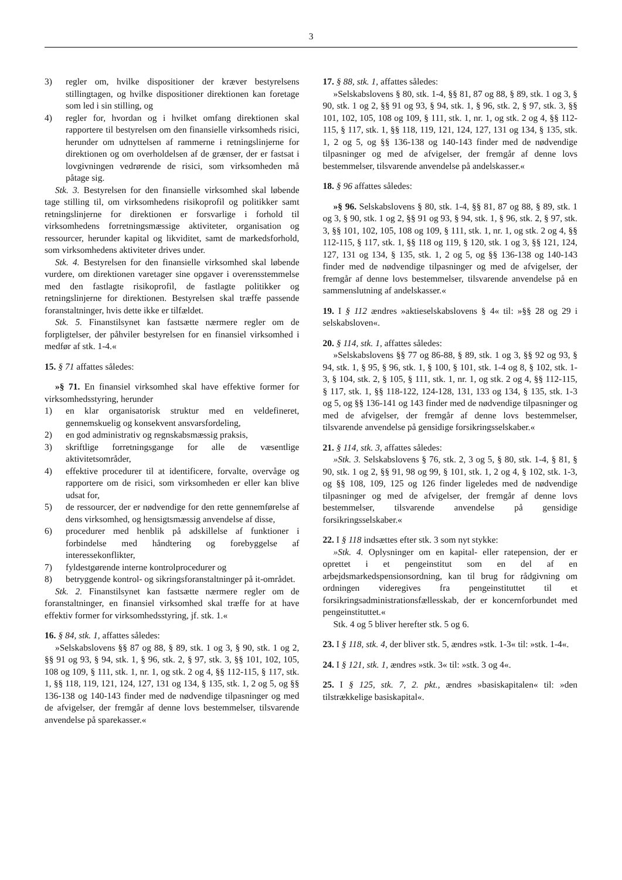3
3) regler om, hvilke dispositioner der kræver bestyrelsens stillingtagen, og hvilke dispositioner direktionen kan foretage som led i sin stilling, og
4) regler for, hvordan og i hvilket omfang direktionen skal rapportere til bestyrelsen om den finansielle virksomheds risici, herunder om udnyttelsen af rammerne i retningslinjerne for direktionen og om overholdelsen af de grænser, der er fastsat i lovgivningen vedrørende de risici, som virksomheden må påtage sig.
Stk. 3. Bestyrelsen for den finansielle virksomhed skal løbende tage stilling til, om virksomhedens risikoprofil og politikker samt retningslinjerne for direktionen er forsvarlige i forhold til virksomhedens forretningsmæssige aktiviteter, organisation og ressourcer, herunder kapital og likviditet, samt de markedsforhold, som virksomhedens aktiviteter drives under.
Stk. 4. Bestyrelsen for den finansielle virksomhed skal løbende vurdere, om direktionen varetager sine opgaver i overensstemmelse med den fastlagte risikoprofil, de fastlagte politikker og retningslinjerne for direktionen. Bestyrelsen skal træffe passende foranstaltninger, hvis dette ikke er tilfældet.
Stk. 5. Finanstilsynet kan fastsætte nærmere regler om de forpligtelser, der påhviler bestyrelsen for en finansiel virksomhed i medfør af stk. 1-4.«
15. § 71 affattes således:
»§ 71. En finansiel virksomhed skal have effektive former for virksomhedsstyring, herunder
1) en klar organisatorisk struktur med en veldefineret, gennemskuelig og konsekvent ansvarsfordeling,
2) en god administrativ og regnskabsmæssig praksis,
3) skriftlige forretningsgange for alle de væsentlige aktivitetsområder,
4) effektive procedurer til at identificere, forvalte, overvåge og rapportere om de risici, som virksomheden er eller kan blive udsat for,
5) de ressourcer, der er nødvendige for den rette gennemførelse af dens virksomhed, og hensigtsmæssig anvendelse af disse,
6) procedurer med henblik på adskillelse af funktioner i forbindelse med håndtering og forebyggelse af interessekonflikter,
7) fyldestgørende interne kontrolprocedurer og
8) betryggende kontrol- og sikringsforanstaltninger på it-området.
Stk. 2. Finanstilsynet kan fastsætte nærmere regler om de foranstaltninger, en finansiel virksomhed skal træffe for at have effektiv former for virksomhedsstyring, jf. stk. 1.«
16. § 84, stk. 1, affattes således:
»Selskabslovens §§ 87 og 88, § 89, stk. 1 og 3, § 90, stk. 1 og 2, §§ 91 og 93, § 94, stk. 1, § 96, stk. 2, § 97, stk. 3, §§ 101, 102, 105, 108 og 109, § 111, stk. 1, nr. 1, og stk. 2 og 4, §§ 112-115, § 117, stk. 1, §§ 118, 119, 121, 124, 127, 131 og 134, § 135, stk. 1, 2 og 5, og §§ 136-138 og 140-143 finder med de nødvendige tilpasninger og med de afvigelser, der fremgår af denne lovs bestemmelser, tilsvarende anvendelse på sparekasser.«
17. § 88, stk. 1, affattes således:
»Selskabslovens § 80, stk. 1-4, §§ 81, 87 og 88, § 89, stk. 1 og 3, § 90, stk. 1 og 2, §§ 91 og 93, § 94, stk. 1, § 96, stk. 2, § 97, stk. 3, §§ 101, 102, 105, 108 og 109, § 111, stk. 1, nr. 1, og stk. 2 og 4, §§ 112-115, § 117, stk. 1, §§ 118, 119, 121, 124, 127, 131 og 134, § 135, stk. 1, 2 og 5, og §§ 136-138 og 140-143 finder med de nødvendige tilpasninger og med de afvigelser, der fremgår af denne lovs bestemmelser, tilsvarende anvendelse på andelskasser.«
18. § 96 affattes således:
»§ 96. Selskabslovens § 80, stk. 1-4, §§ 81, 87 og 88, § 89, stk. 1 og 3, § 90, stk. 1 og 2, §§ 91 og 93, § 94, stk. 1, § 96, stk. 2, § 97, stk. 3, §§ 101, 102, 105, 108 og 109, § 111, stk. 1, nr. 1, og stk. 2 og 4, §§ 112-115, § 117, stk. 1, §§ 118 og 119, § 120, stk. 1 og 3, §§ 121, 124, 127, 131 og 134, § 135, stk. 1, 2 og 5, og §§ 136-138 og 140-143 finder med de nødvendige tilpasninger og med de afvigelser, der fremgår af denne lovs bestemmelser, tilsvarende anvendelse på en sammenslutning af andelskasser.«
19. I § 112 ændres »aktieselskabslovens § 4« til: »§§ 28 og 29 i selskabsloven«.
20. § 114, stk. 1, affattes således:
»Selskabslovens §§ 77 og 86-88, § 89, stk. 1 og 3, §§ 92 og 93, § 94, stk. 1, § 95, § 96, stk. 1, § 100, § 101, stk. 1-4 og 8, § 102, stk. 1-3, § 104, stk. 2, § 105, § 111, stk. 1, nr. 1, og stk. 2 og 4, §§ 112-115, § 117, stk. 1, §§ 118-122, 124-128, 131, 133 og 134, § 135, stk. 1-3 og 5, og §§ 136-141 og 143 finder med de nødvendige tilpasninger og med de afvigelser, der fremgår af denne lovs bestemmelser, tilsvarende anvendelse på gensidige forsikringsselskaber.«
21. § 114, stk. 3, affattes således:
»Stk. 3. Selskabslovens § 76, stk. 2, 3 og 5, § 80, stk. 1-4, § 81, § 90, stk. 1 og 2, §§ 91, 98 og 99, § 101, stk. 1, 2 og 4, § 102, stk. 1-3, og §§ 108, 109, 125 og 126 finder ligeledes med de nødvendige tilpasninger og med de afvigelser, der fremgår af denne lovs bestemmelser, tilsvarende anvendelse på gensidige forsikringsselskaber.«
22. I § 118 indsættes efter stk. 3 som nyt stykke:
»Stk. 4. Oplysninger om en kapital- eller ratepension, der er oprettet i et pengeinstitut som en del af en arbejdsmarkedspensionsordning, kan til brug for rådgivning om ordningen videregives fra pengeinstituttet til et forsikringsadministrationsfællesskab, der er koncernforbundet med pengeinstituttet.«
Stk. 4 og 5 bliver herefter stk. 5 og 6.
23. I § 118, stk. 4, der bliver stk. 5, ændres »stk. 1-3« til: »stk. 1-4«.
24. I § 121, stk. 1, ændres »stk. 3« til: »stk. 3 og 4«.
25. I § 125, stk. 7, 2. pkt., ændres »basiskapitalen« til: »den tilstrækkelige basiskapital«.